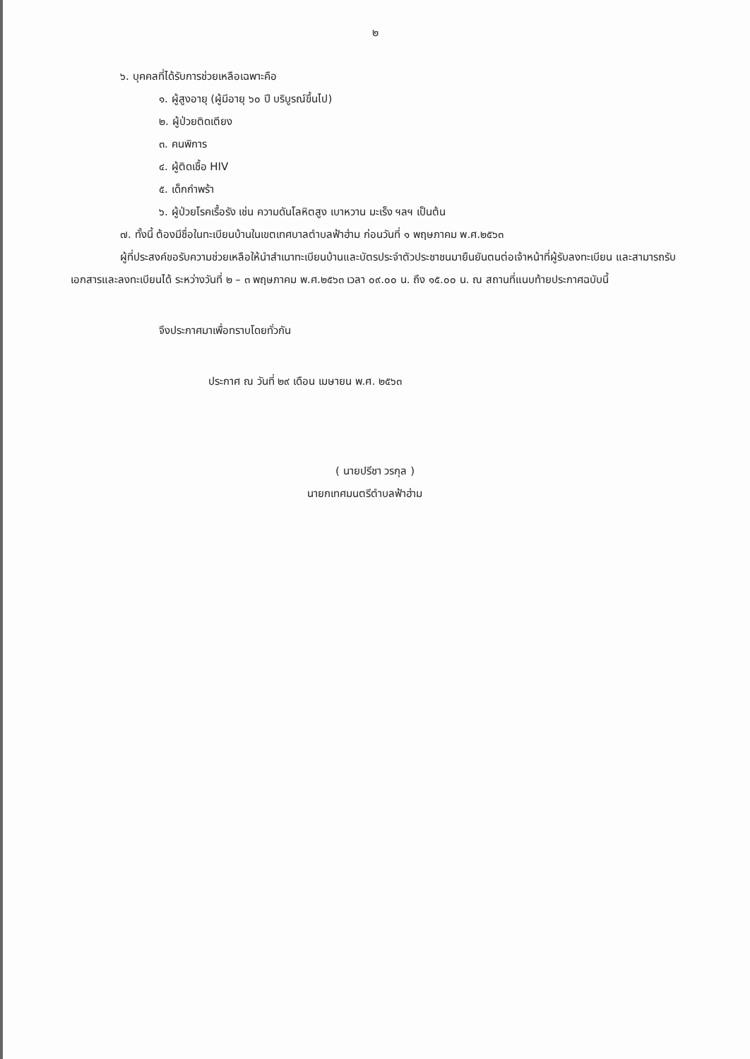๒
๖. บุคคลที่ได้รับการช่วยเหลือเฉพาะคือ
๑. ผู้สูงอายุ (ผู้มีอายุ ๖๐ ปี บริบูรณ์ขึ้นไป)
๒. ผู้ป่วยติดเตียง
๓. คนพิการ
๔. ผู้ติดเชื้อ HIV
๕. เด็กกำพร้า
๖. ผู้ป่วยโรคเรื้อรัง เช่น ความดันโลหิตสูง เบาหวาน มะเร็ง ฯลฯ เป็นต้น
๗. ทั้งนี้ ต้องมีชื่อในทะเบียนบ้านในเขตเทศบาลตำบลฟ้าฮ่าม ก่อนวันที่ ๑ พฤษภาคม พ.ศ.๒๕๖๓
ผู้ที่ประสงค์ขอรับความช่วยเหลือให้นำสำเนาทะเบียนบ้านและบัตรประจำตัวประชาชนมายืนยันตนต่อเจ้าหน้าที่ผู้รับลงทะเบียน และสามารถรับเอกสารและลงทะเบียนได้ ระหว่างวันที่ ๒ – ๓ พฤษภาคม พ.ศ.๒๕๖๓ เวลา ๐๙.๐๐ น. ถึง ๑๕.๐๐ น. ณ สถานที่แนบท้ายประกาศฉบับนี้
จึงประกาศมาเพื่อทราบโดยทั่วกัน
ประกาศ ณ วันที่ ๒๙ เดือน เมษายน พ.ศ. ๒๕๖๓
( นายปรีชา วรกุล )
นายกเทศมนตรีตำบลฟ้าฮ่าม